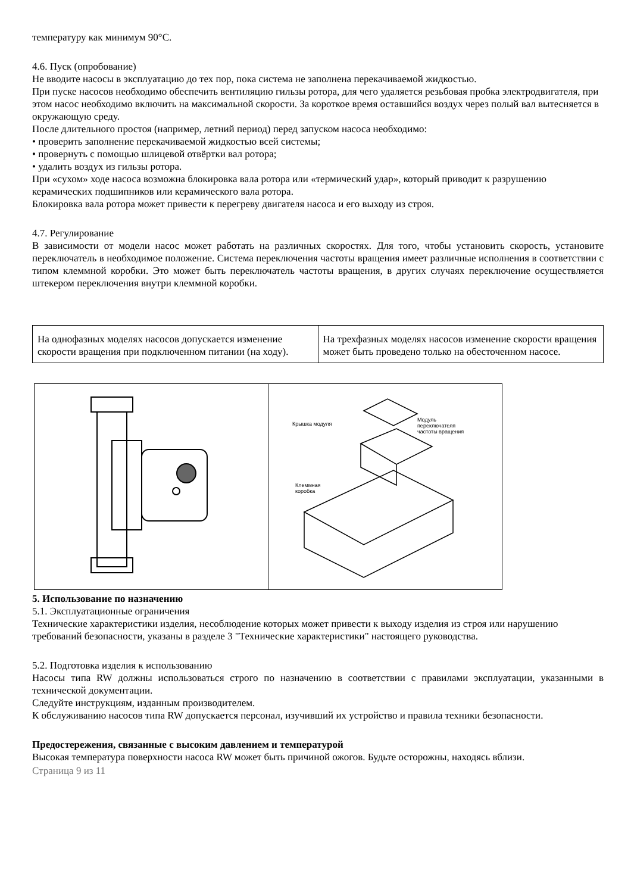температуру как минимум 90°С.
4.6. Пуск (опробование)
Не вводите насосы в эксплуатацию до тех пор, пока система не заполнена перекачиваемой жидкостью.
При пуске насосов необходимо обеспечить вентиляцию гильзы ротора, для чего удаляется резьбовая пробка электродвигателя, при этом насос необходимо включить на максимальной скорости. За короткое время оставшийся воздух через полый вал вытесняется в окружающую среду.
После длительного простоя (например, летний период) перед запуском насоса необходимо:
• проверить заполнение перекачиваемой жидкостью всей системы;
• провернуть с помощью шлицевой отвёртки вал ротора;
• удалить воздух из гильзы ротора.
При «сухом» ходе насоса возможна блокировка вала ротора или «термический удар», который приводит к разрушению керамических подшипников или керамического вала ротора.
Блокировка вала ротора может привести к перегреву двигателя насоса и его выходу из строя.
4.7. Регулирование
В зависимости от модели насос может работать на различных скоростях. Для того, чтобы установить скорость, установите переключатель в необходимое положение. Система переключения частоты вращения имеет различные исполнения в соответствии с типом клеммной коробки. Это может быть переключатель частоты вращения, в других случаях переключение осуществляется штекером переключения внутри клеммной коробки.
| На однофазных моделях насосов допускается изменение скорости вращения при подключенном питании (на ходу). | На трехфазных моделях насосов изменение скорости вращения может быть проведено только на обесточенном насосе. |
Крышка модуля
Модуль
переключателя
частоты вращения
Клеммная
коробка
5. Использование по назначению
5.1. Эксплуатационные ограничения
Технические характеристики изделия, несоблюдение которых может привести к выходу изделия из строя или нарушению требований безопасности, указаны в разделе 3 "Технические характеристики" настоящего руководства.
5.2. Подготовка изделия к использованию
Насосы типа RW должны использоваться строго по назначению в соответствии с правилами эксплуатации, указанными в технической документации.
Следуйте инструкциям, изданным производителем.
К обслуживанию насосов типа RW допускается персонал, изучивший их устройство и правила техники безопасности.
Предостережения, связанные с высоким давлением и температурой
Высокая температура поверхности насоса RW может быть причиной ожогов. Будьте осторожны, находясь вблизи.
Страница 9 из 11